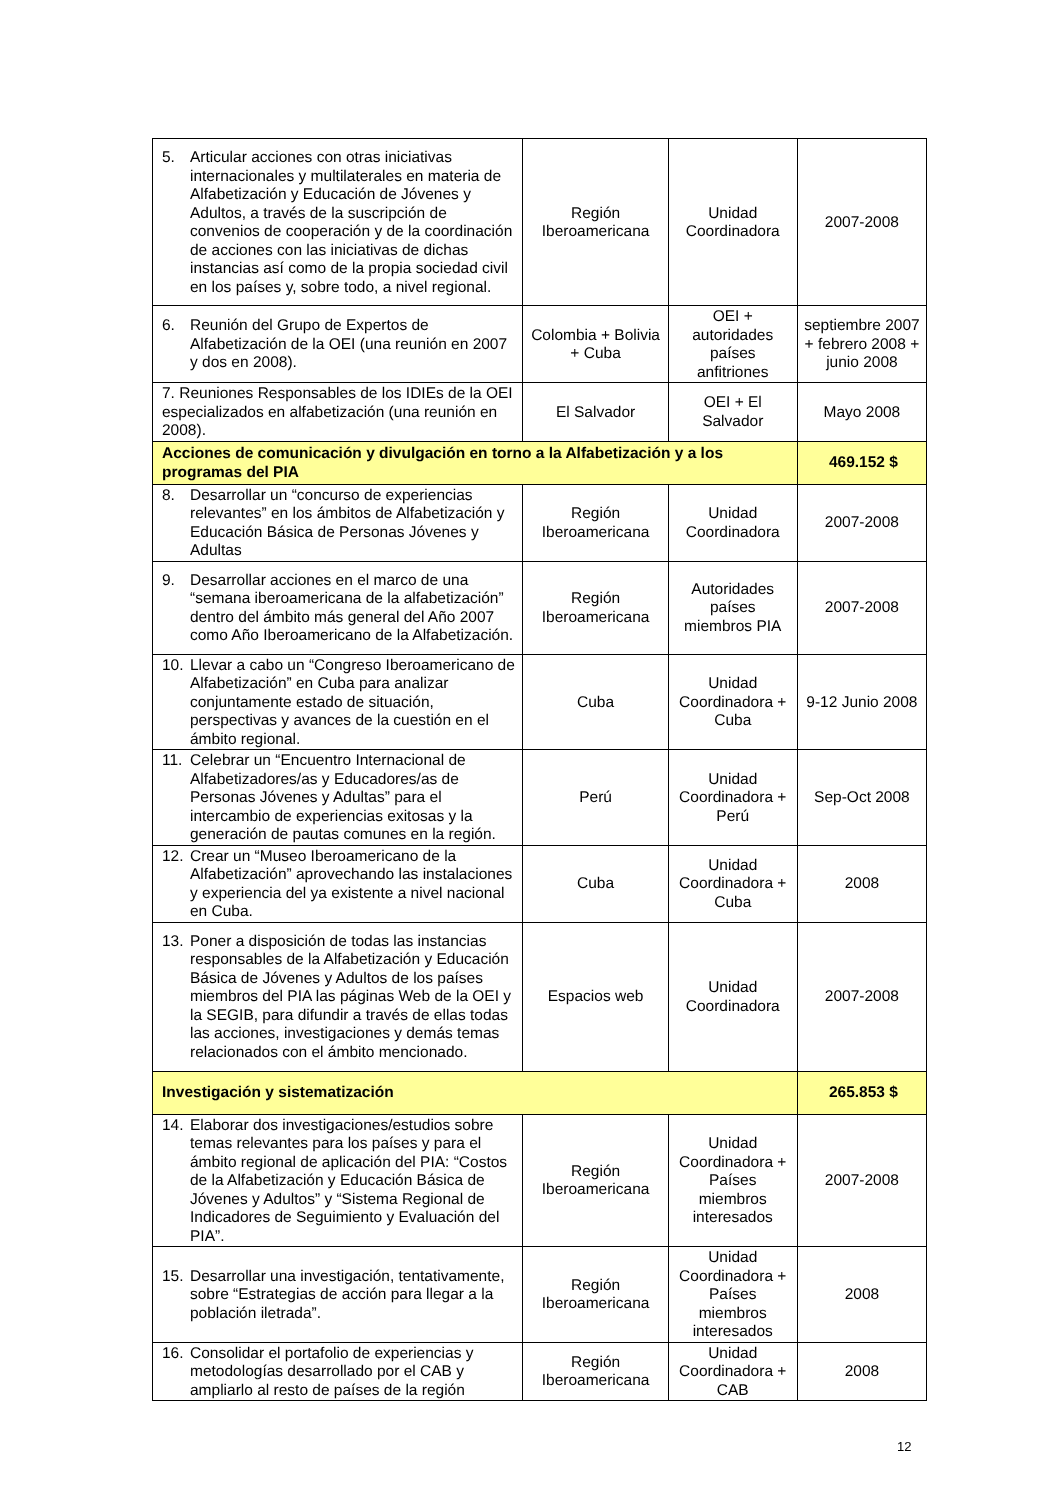| 5. Articular acciones con otras iniciativas internacionales y multilaterales en materia de Alfabetización y Educación de Jóvenes y Adultos, a través de la suscripción de convenios de cooperación y de la coordinación de acciones con las iniciativas de dichas instancias así como de la propia sociedad civil en los países y, sobre todo, a nivel regional. | Región Iberoamericana | Unidad Coordinadora | 2007-2008 |
| 6. Reunión del Grupo de Expertos de Alfabetización de la OEI (una reunión en 2007 y dos en 2008). | Colombia + Bolivia + Cuba | OEI + autoridades países anfitriones | septiembre 2007 + febrero 2008 + junio 2008 |
| 7. Reuniones Responsables de los IDIEs de la OEI especializados en alfabetización (una reunión en 2008). | El Salvador | OEI + El Salvador | Mayo 2008 |
| Acciones de comunicación y divulgación en torno a la Alfabetización y a los programas del PIA | | | 469.152 $ |
| 8. Desarrollar un “concurso de experiencias relevantes” en los ámbitos de Alfabetización y Educación Básica de Personas Jóvenes y Adultas | Región Iberoamericana | Unidad Coordinadora | 2007-2008 |
| 9. Desarrollar acciones en el marco de una “semana iberoamericana de la alfabetización” dentro del ámbito más general del Año 2007 como Año Iberoamericano de la Alfabetización. | Región Iberoamericana | Autoridades países miembros PIA | 2007-2008 |
| 10. Llevar a cabo un “Congreso Iberoamericano de Alfabetización” en Cuba para analizar conjuntamente estado de situación, perspectivas y avances de la cuestión en el ámbito regional. | Cuba | Unidad Coordinadora + Cuba | 9-12 Junio 2008 |
| 11. Celebrar un “Encuentro Internacional de Alfabetizadores/as y Educadores/as de Personas Jóvenes y Adultas” para el intercambio de experiencias exitosas y la generación de pautas comunes en la región. | Perú | Unidad Coordinadora + Perú | Sep-Oct 2008 |
| 12. Crear un “Museo Iberoamericano de la Alfabetización” aprovechando las instalaciones y experiencia del ya existente a nivel nacional en Cuba. | Cuba | Unidad Coordinadora + Cuba | 2008 |
| 13. Poner a disposición de todas las instancias responsables de la Alfabetización y Educación Básica de Jóvenes y Adultos de los países miembros del PIA las páginas Web de la OEI y la SEGIB, para difundir a través de ellas todas las acciones, investigaciones y demás temas relacionados con el ámbito mencionado. | Espacios web | Unidad Coordinadora | 2007-2008 |
| Investigación y sistematización | | | 265.853 $ |
| 14. Elaborar dos investigaciones/estudios sobre temas relevantes para los países y para el ámbito regional de aplicación del PIA: “Costos de la Alfabetización y Educación Básica de Jóvenes y Adultos” y “Sistema Regional de Indicadores de Seguimiento y Evaluación del PIA”. | Región Iberoamericana | Unidad Coordinadora + Países miembros interesados | 2007-2008 |
| 15. Desarrollar una investigación, tentativamente, sobre “Estrategias de acción para llegar a la población iletrada”. | Región Iberoamericana | Unidad Coordinadora + Países miembros interesados | 2008 |
| 16. Consolidar el portafolio de experiencias y metodologías desarrollado por el CAB y ampliarlo al resto de países de la región | Región Iberoamericana | Unidad Coordinadora + CAB | 2008 |
12